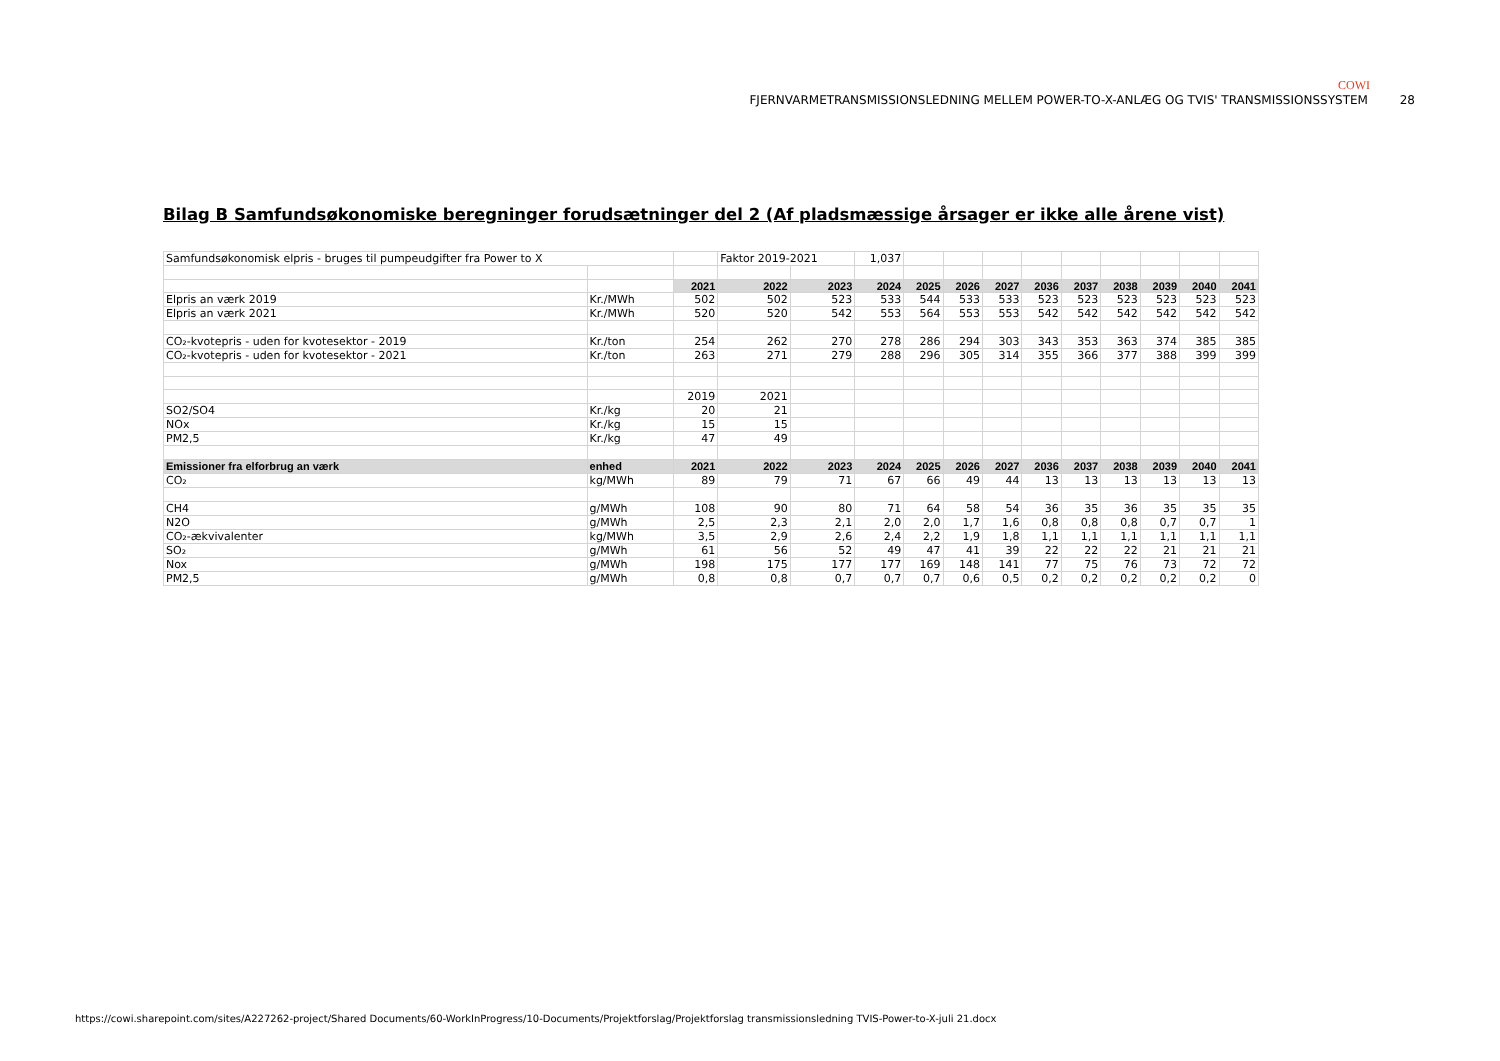COWI
FJERNVARMETRANSMISSIONSLEDNING MELLEM POWER-TO-X-ANLÆG OG TVIS' TRANSMISSIONSSYSTEM 28
Bilag B Samfundsøkonomiske beregninger forudsætninger del 2 (Af pladsmæssige årsager er ikke alle årene vist)
| Samfundsøkonomisk elpris - bruges til pumpeudgifter fra Power to X | | | Faktor 2019-2021 | | 1,037 | | | | | | | | | |
| | | 2021 | 2022 | 2023 | 2024 | 2025 | 2026 | 2027 | 2036 | 2037 | 2038 | 2039 | 2040 | 2041 |
| Elpris an værk 2019 | Kr./MWh | 502 | 502 | 523 | 533 | 544 | 533 | 533 | 523 | 523 | 523 | 523 | 523 | 523 |
| Elpris an værk 2021 | Kr./MWh | 520 | 520 | 542 | 553 | 564 | 553 | 553 | 542 | 542 | 542 | 542 | 542 | 542 |
| CO₂-kvotepris - uden for kvotesektor - 2019 | Kr./ton | 254 | 262 | 270 | 278 | 286 | 294 | 303 | 343 | 353 | 363 | 374 | 385 | 385 |
| CO₂-kvotepris - uden for kvotesektor - 2021 | Kr./ton | 263 | 271 | 279 | 288 | 296 | 305 | 314 | 355 | 366 | 377 | 388 | 399 | 399 |
| | | 2019 | 2021 | | | | | | | | | | | |
| SO2/SO4 | Kr./kg | 20 | 21 | | | | | | | | | | | |
| NOx | Kr./kg | 15 | 15 | | | | | | | | | | | |
| PM2,5 | Kr./kg | 47 | 49 | | | | | | | | | | | |
| Emissioner fra elforbrug an værk | enhed | 2021 | 2022 | 2023 | 2024 | 2025 | 2026 | 2027 | 2036 | 2037 | 2038 | 2039 | 2040 | 2041 |
| CO₂ | kg/MWh | 89 | 79 | 71 | 67 | 66 | 49 | 44 | 13 | 13 | 13 | 13 | 13 | 13 |
| CH4 | g/MWh | 108 | 90 | 80 | 71 | 64 | 58 | 54 | 36 | 35 | 36 | 35 | 35 | 35 |
| N2O | g/MWh | 2,5 | 2,3 | 2,1 | 2,0 | 2,0 | 1,7 | 1,6 | 0,8 | 0,8 | 0,8 | 0,7 | 0,7 | 1 |
| CO₂-ækvivalenter | kg/MWh | 3,5 | 2,9 | 2,6 | 2,4 | 2,2 | 1,9 | 1,8 | 1,1 | 1,1 | 1,1 | 1,1 | 1,1 | 1,1 |
| SO₂ | g/MWh | 61 | 56 | 52 | 49 | 47 | 41 | 39 | 22 | 22 | 22 | 21 | 21 | 21 |
| Nox | g/MWh | 198 | 175 | 177 | 177 | 169 | 148 | 141 | 77 | 75 | 76 | 73 | 72 | 72 |
| PM2,5 | g/MWh | 0,8 | 0,8 | 0,7 | 0,7 | 0,7 | 0,6 | 0,5 | 0,2 | 0,2 | 0,2 | 0,2 | 0,2 | 0 |
https://cowi.sharepoint.com/sites/A227262-project/Shared Documents/60-WorkInProgress/10-Documents/Projektforslag/Projektforslag transmissionsledning TVIS-Power-to-X-juli 21.docx